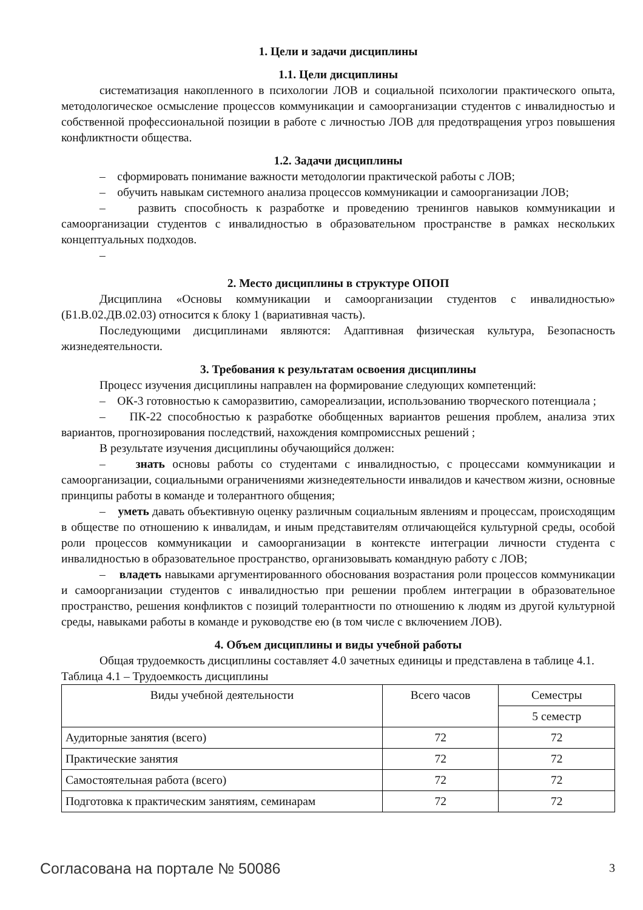1. Цели и задачи дисциплины
1.1. Цели дисциплины
систематизация накопленного в психологии ЛОВ и социальной психологии практического опыта, методологическое осмысление процессов коммуникации и самоорганизации студентов с инвалидностью и собственной профессиональной позиции в работе с личностью ЛОВ для предотвращения угроз повышения конфликтности общества.
1.2. Задачи дисциплины
– сформировать понимание важности методологии практической работы с ЛОВ;
– обучить навыкам системного анализа процессов коммуникации и самоорганизации ЛОВ;
– развить способность к разработке и проведению тренингов навыков коммуникации и самоорганизации студентов с инвалидностью в образовательном пространстве в рамках нескольких концептуальных подходов.
–
2. Место дисциплины в структуре ОПОП
Дисциплина «Основы коммуникации и самоорганизации студентов с инвалидностью» (Б1.В.02.ДВ.02.03) относится к блоку 1 (вариативная часть).
Последующими дисциплинами являются: Адаптивная физическая культура, Безопасность жизнедеятельности.
3. Требования к результатам освоения дисциплины
Процесс изучения дисциплины направлен на формирование следующих компетенций:
– ОК-3 готовностью к саморазвитию, самореализации, использованию творческого потенциала ;
– ПК-22 способностью к разработке обобщенных вариантов решения проблем, анализа этих вариантов, прогнозирования последствий, нахождения компромиссных решений ;
В результате изучения дисциплины обучающийся должен:
– знать основы работы со студентами с инвалидностью, с процессами коммуникации и самоорганизации, социальными ограничениями жизнедеятельности инвалидов и качеством жизни, основные принципы работы в команде и толерантного общения;
– уметь давать объективную оценку различным социальным явлениям и процессам, происходящим в обществе по отношению к инвалидам, и иным представителям отличающейся культурной среды, особой роли процессов коммуникации и самоорганизации в контексте интеграции личности студента с инвалидностью в образовательное пространство, организовывать командную работу с ЛОВ;
– владеть навыками аргументированного обоснования возрастания роли процессов коммуникации и самоорганизации студентов с инвалидностью при решении проблем интеграции в образовательное пространство, решения конфликтов с позиций толерантности по отношению к людям из другой культурной среды, навыками работы в команде и руководстве ею (в том числе с включением ЛОВ).
4. Объем дисциплины и виды учебной работы
Общая трудоемкость дисциплины составляет 4.0 зачетных единицы и представлена в таблице 4.1.
Таблица 4.1 – Трудоемкость дисциплины
| Виды учебной деятельности | Всего часов | Семестры |
| | | 5 семестр |
| Аудиторные занятия (всего) | 72 | 72 |
| Практические занятия | 72 | 72 |
| Самостоятельная работа (всего) | 72 | 72 |
| Подготовка к практическим занятиям, семинарам | 72 | 72 |
Согласована на портале № 50086 3